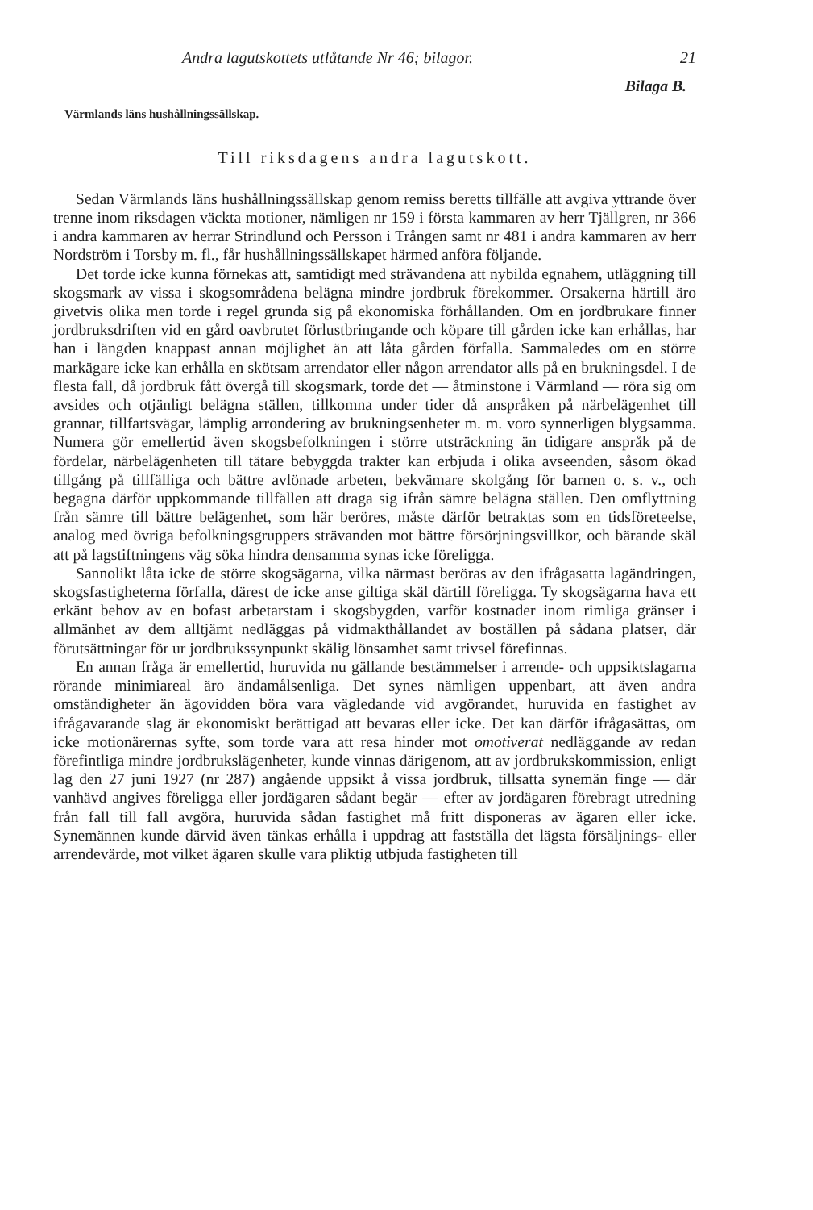Andra lagutskottets utlåtande Nr 46; bilagor. 21
Bilaga B.
Värmlands läns hushållningssällskap.
Till riksdagens andra lagutskott.
Sedan Värmlands läns hushållningssällskap genom remiss beretts tillfälle att avgiva yttrande över trenne inom riksdagen väckta motioner, nämligen nr 159 i första kammaren av herr Tjällgren, nr 366 i andra kammaren av herrar Strindlund och Persson i Trången samt nr 481 i andra kammaren av herr Nordström i Torsby m. fl., får hushållningssällskapet härmed anföra följande.
Det torde icke kunna förnekas att, samtidigt med strävandena att nybilda egnahem, utläggning till skogsmark av vissa i skogsområdena belägna mindre jordbruk förekommer. Orsakerna härtill äro givetvis olika men torde i regel grunda sig på ekonomiska förhållanden. Om en jordbrukare finner jordbruksdriften vid en gård oavbrutet förlustbringande och köpare till gården icke kan erhållas, har han i längden knappast annan möjlighet än att låta gården förfalla. Sammaledes om en större markägare icke kan erhålla en skötsam arrendator eller någon arrendator alls på en brukningsdel. I de flesta fall, då jordbruk fått övergå till skogsmark, torde det — åtminstone i Värmland — röra sig om avsides och otjänligt belägna ställen, tillkomna under tider då anspråken på närbelägenhet till grannar, tillfartsvägar, lämplig arrondering av brukningsenheter m. m. voro synnerligen blygsamma. Numera gör emellertid även skogsbefolkningen i större utsträckning än tidigare anspråk på de fördelar, närbelägenheten till tätare bebyggda trakter kan erbjuda i olika avseenden, såsom ökad tillgång på tillfälliga och bättre avlönade arbeten, bekvämare skolgång för barnen o. s. v., och begagna därför uppkommande tillfällen att draga sig ifrån sämre belägna ställen. Den omflyttning från sämre till bättre belägenhet, som här beröres, måste därför betraktas som en tidsföreteelse, analog med övriga befolkningsgruppers strävanden mot bättre försörjningsvillkor, och bärande skäl att på lagstiftningens väg söka hindra densamma synas icke föreligga.
Sannolikt låta icke de större skogsägarna, vilka närmast beröras av den ifrågasatta lagändringen, skogsfastigheterna förfalla, därest de icke anse giltiga skäl därtill föreligga. Ty skogsägarna hava ett erkänt behov av en bofast arbetarstam i skogsbygden, varför kostnader inom rimliga gränser i allmänhet av dem alltjämt nedläggas på vidmakthållandet av boställen på sådana platser, där förutsättningar för ur jordbrukssynpunkt skälig lönsamhet samt trivsel förefinnas.
En annan fråga är emellertid, huruvida nu gällande bestämmelser i arrende- och uppsiktslagarna rörande minimiareal äro ändamålsenliga. Det synes nämligen uppenbart, att även andra omständigheter än ägovidden böra vara vägledande vid avgörandet, huruvida en fastighet av ifrågavarande slag är ekonomiskt berättigad att bevaras eller icke. Det kan därför ifrågasättas, om icke motionärernas syfte, som torde vara att resa hinder mot omotiverat nedläggande av redan förefintliga mindre jordbrukslägenheter, kunde vinnas därigenom, att av jordbrukskommission, enligt lag den 27 juni 1927 (nr 287) angående uppsikt å vissa jordbruk, tillsatta synemän finge — där vanhävd angives föreligga eller jordägaren sådant begär — efter av jordägaren förebragt utredning från fall till fall avgöra, huruvida sådan fastighet må fritt disponeras av ägaren eller icke. Synemännen kunde därvid även tänkas erhålla i uppdrag att fastställa det lägsta försäljnings- eller arrendevärde, mot vilket ägaren skulle vara pliktig utbjuda fastigheten till